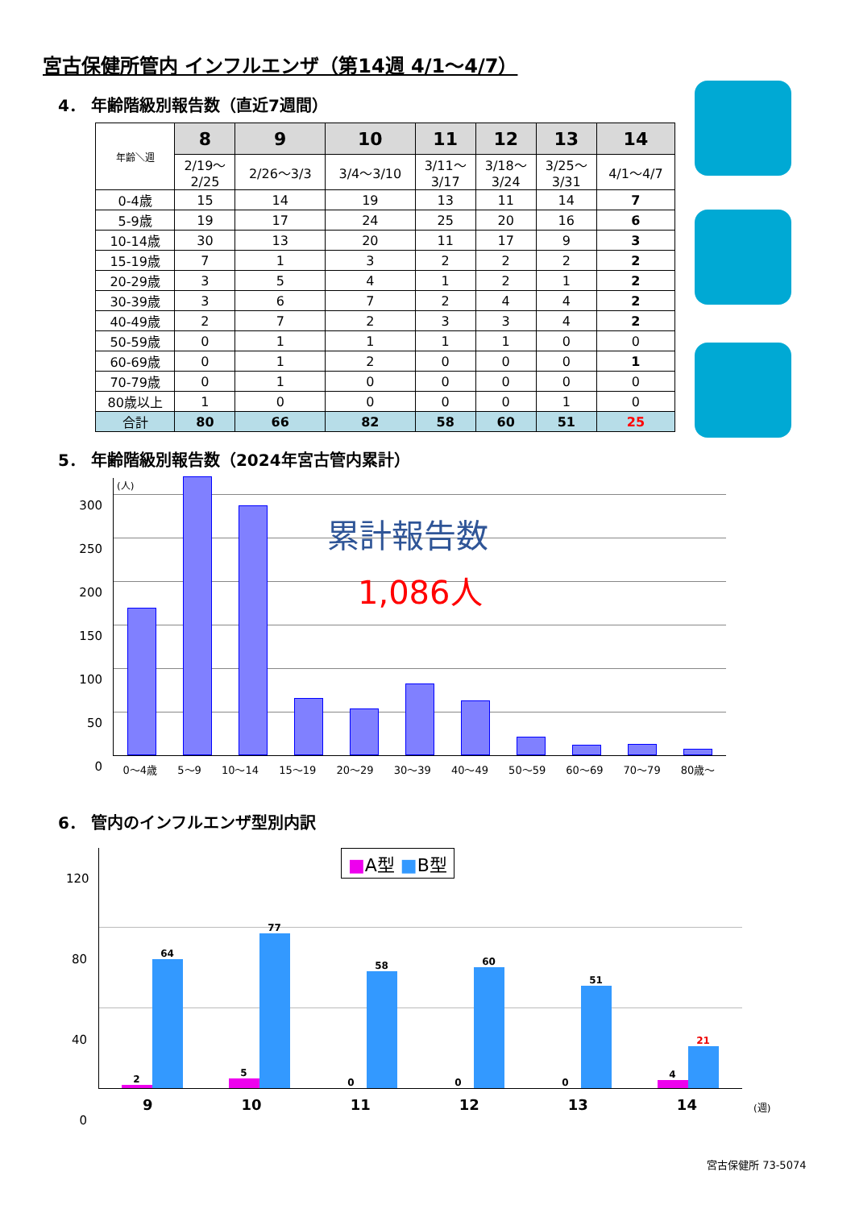宮古保健所管内 インフルエンザ（第14週 4/1～4/7）
4． 年齢階級別報告数（直近7週間）
| 年齢＼週 | 8 | 9 | 10 | 11 | 12 | 13 | 14 |
| | 2/19～ 2/25 | 2/26～3/3 | 3/4～3/10 | 3/11～ 3/17 | 3/18～ 3/24 | 3/25～ 3/31 | 4/1～4/7 |
| 0-4歳 | 15 | 14 | 19 | 13 | 11 | 14 | 7 |
| 5-9歳 | 19 | 17 | 24 | 25 | 20 | 16 | 6 |
| 10-14歳 | 30 | 13 | 20 | 11 | 17 | 9 | 3 |
| 15-19歳 | 7 | 1 | 3 | 2 | 2 | 2 | 2 |
| 20-29歳 | 3 | 5 | 4 | 1 | 2 | 1 | 2 |
| 30-39歳 | 3 | 6 | 7 | 2 | 4 | 4 | 2 |
| 40-49歳 | 2 | 7 | 2 | 3 | 3 | 4 | 2 |
| 50-59歳 | 0 | 1 | 1 | 1 | 1 | 0 | 0 |
| 60-69歳 | 0 | 1 | 2 | 0 | 0 | 0 | 1 |
| 70-79歳 | 0 | 1 | 0 | 0 | 0 | 0 | 0 |
| 80歳以上 | 1 | 0 | 0 | 0 | 0 | 1 | 0 |
| 合計 | 80 | 66 | 82 | 58 | 60 | 51 | 25 |
5． 年齢階級別報告数（2024年宮古管内累計）
(人)
累計報告数
1,086人
300
250
200
150
100
50
0
0～4歳 5～9 10～14 15～19 20～29 30～39 40～49 50～59 60～69 70～79 80歳～
6． 管内のインフルエンザ型別内訳
■A型 ■B型
120
80
40
0
2
64
5
77
0
58
0
60
0
51
4
21
9 10 11 12 13 14 (週)
宮古保健所 73-5074